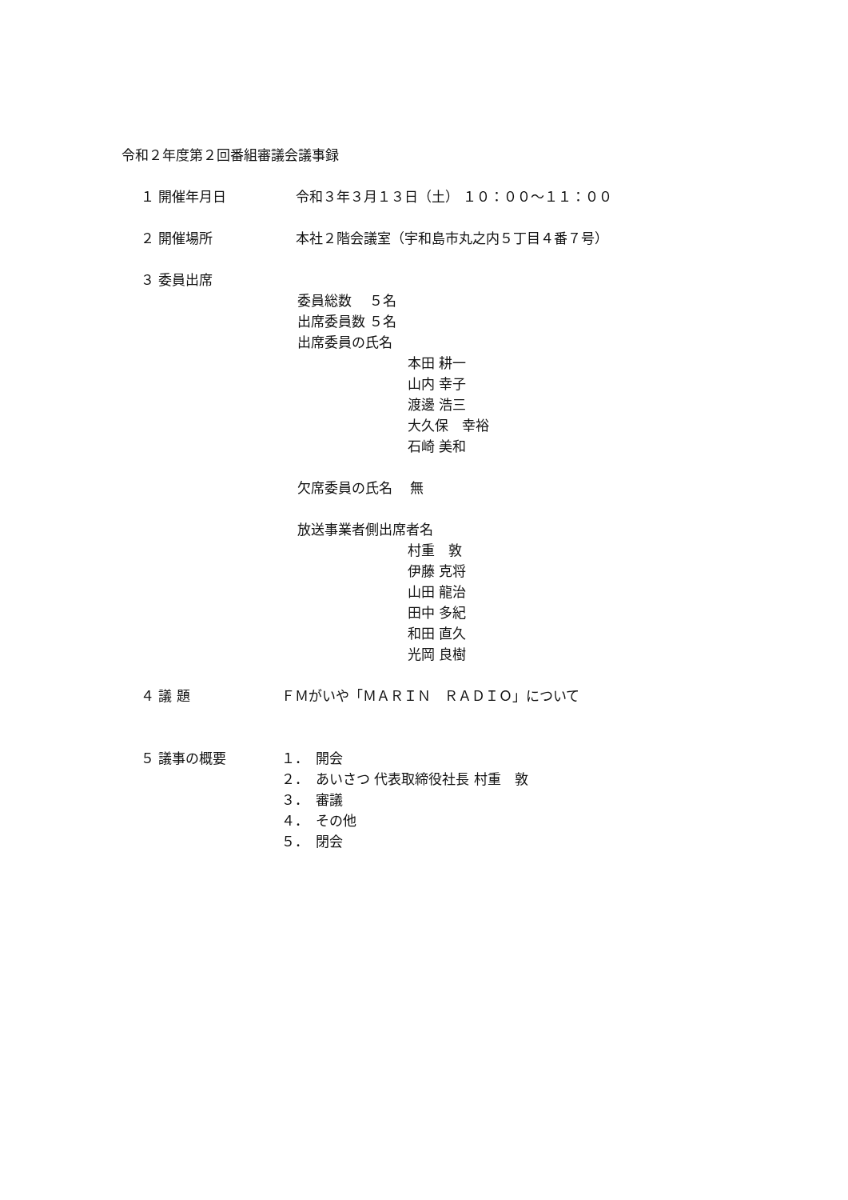令和２年度第２回番組審議会議事録
１ 開催年月日
令和３年３月１３日（土） １０：００～１１：００
２ 開催場所
本社２階会議室（宇和島市丸之内５丁目４番７号）
３ 委員出席
委員総数　 ５名
出席委員数 ５名
出席委員の氏名
本田 耕一
山内 幸子
渡邊 浩三
大久保　幸裕
石崎 美和
欠席委員の氏名　 無
放送事業者側出席者名
村重　敦
伊藤 克将
山田 龍治
田中 多紀
和田 直久
光岡 良樹
４ 議 題
ＦＭがいや「ＭＡＲＩＮ　ＲＡＤＩＯ」について
５ 議事の概要
１．　開会
２．　あいさつ 代表取締役社長 村重　敦
３．　審議
４．　その他
５．　閉会